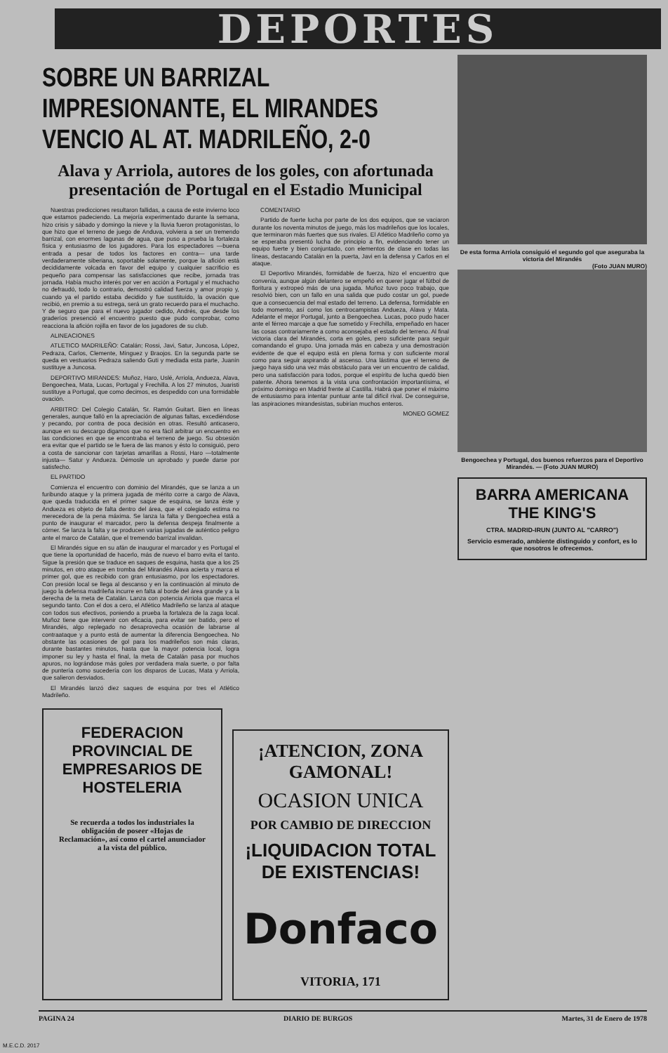DEPORTES
SOBRE UN BARRIZAL IMPRESIONANTE, EL MIRANDES VENCIO AL AT. MADRILEÑO, 2-0
Alava y Arriola, autores de los goles, con afortunada presentación de Portugal en el Estadio Municipal
Nuestras predicciones resultaron fallidas, a causa de este invierno loco que estamos padeciendo. La mejoría experimentado durante la semana, hizo crisis y sábado y domingo la nieve y la lluvia fueron protagonistas, lo que hizo que el terreno de juego de Anduva, volviera a ser un tremendo barrizal, con enormes lagunas de agua, que puso a prueba la fortaleza física y entusiasmo de los jugadores. Para los espectadores —buena entrada a pesar de todos los factores en contra— una tarde verdaderamente siberiana, soportable solamente, porque la afición está decididamente volcada en favor del equipo y cualquier sacrificio es pequeño para compensar las satisfacciones que recibe, jornada tras jornada. Había mucho interés por ver en acción a Portugal y el muchacho no defraudó, todo lo contrario, demostró calidad fuerza y amor propio y, cuando ya el partido estaba decidido y fue sustituído, la ovación que recibió, en premio a su estrega, será un grato recuerdo para el muchacho. Y de seguro que para el nuevo jugador cedido, Andrés, que desde los graderíos presenció el encuentro puesto que pudo comprobar, como reacciona la afición rojilla en favor de los jugadores de su club.
ALINEACIONES
ATLETICO MADRILEÑO: Catalán; Rossi, Javi, Satur, Juncosa, López, Pedraza, Carlos, Clemente, Mínguez y Braojos. En la segunda parte se queda en vestuarios Pedraza saliendo Guti y mediada esta parte, Juanín sustituye a Juncosa.
DEPORTIVO MIRANDES: Muñoz, Haro, Uslé, Arriola, Andueza, Alava, Bengoechea, Mata, Lucas, Portugal y Frechilla. A los 27 minutos, Juaristi sustituye a Portugal, que como decimos, es despedido con una formidable ovación.
ARBITRO: Del Colegio Catalán, Sr. Ramón Guitart. Bien en líneas generales, aunque falló en la apreciación de algunas faltas, excediéndose y pecando, por contra de poca decisión en otras. Resultó anticasero, aunque en su descargo digamos que no era fácil arbitrar un encuentro en las condiciones en que se encontraba el terreno de juego. Su obsesión era evitar que el partido se le fuera de las manos y ésto lo consiguió, pero a costa de sancionar con tarjetas amarillas a Rossi, Haro —totalmente injusta— Satur y Andueza. Démosle un aprobado y puede darse por satisfecho.
EL PARTIDO
Comienza el encuentro con dominio del Mirandés, que se lanza a un furibundo ataque y la primera jugada de mérito corre a cargo de Alava, que queda traducida en el primer saque de esquina, se lanza éste y Andueza es objeto de falta dentro del área, que el colegiado estima no merecedora de la pena máxima. Se lanza la falta y Bengoechea está a punto de inaugurar el marcador, pero la defensa despeja finalmente a córner. Se lanza la falta y se producen varias jugadas de auténtico peligro ante el marco de Catalán, que el tremendo barrizal invalidan.
El Mirandés sigue en su afán de inaugurar el marcador y es Portugal el que tiene la oportunidad de hacerlo, más de nuevo el barro evita el tanto. Sigue la presión que se traduce en saques de esquina, hasta que a los 25 minutos, en otro ataque en tromba del Mirandés Alava acierta y marca el primer gol, que es recibido con gran entusiasmo, por los espectadores. Con presión local se llega al descanso y en la continuación al minuto de juego la defensa madrileña incurre en falta al borde del área grande y a la derecha de la meta de Catalán. Lanza con potencia Arriola que marca el segundo tanto. Con el dos a cero, el Atlético Madrileño se lanza al ataque con todos sus efectivos, poniendo a prueba la fortaleza de la zaga local. Muñoz tiene que intervenir con eficacia, para evitar ser batido, pero el Mirandés, algo replegado no desaprovecha ocasión de labrarse al contraataque y a punto está de aumentar la diferencia Bengoechea. No obstante las ocasiones de gol para los madrileños son más claras, durante bastantes minutos, hasta que la mayor potencia local, logra imponer su ley y hasta el final, la meta de Catalán pasa por muchos apuros, no lográndose más goles por verdadera mala suerte, o por falta de puntería como sucedería con los disparos de Lucas, Mata y Arriola, que salieron desviados.
El Mirandés lanzó diez saques de esquina por tres el Atlético Madrileño.
COMENTARIO
Partido de fuerte lucha por parte de los dos equipos, que se vaciaron durante los noventa minutos de juego, más los madrileños que los locales, que terminaron más fuertes que sus rivales. El Atlético Madrileño como ya se esperaba presentó lucha de principio a fin, evidenciando tener un equipo fuerte y bien conjuntado, con elementos de clase en todas las líneas, destacando Catalán en la puerta, Javi en la defensa y Carlos en el ataque.
El Deportivo Mirandés, formidable de fuerza, hizo el encuentro que convenía, aunque algún delantero se empeñó en querer jugar el fútbol de floritura y extropeó más de una jugada. Muñoz tuvo poco trabajo, que resolvió bien, con un fallo en una salida que pudo costar un gol, puede que a consecuencia del mal estado del terreno. La defensa, formidable en todo momento, así como los centrocampistas Andueza, Alava y Mata. Adelante el mejor Portugal, junto a Bengoechea. Lucas, poco pudo hacer ante el férreo marcaje a que fue sometido y Frechilla, empeñado en hacer las cosas contrariamente a como aconsejaba el estado del terreno. Al final victoria clara del Mirandés, corta en goles, pero suficiente para seguir comandando el grupo. Una jornada más en cabeza y una demostración evidente de que el equipo está en plena forma y con suficiente moral como para seguir aspirando al ascenso. Una lástima que el terreno de juego haya sido una vez más obstáculo para ver un encuentro de calidad, pero una satisfacción para todos, porque el espíritu de lucha quedó bien patente. Ahora tenemos a la vista una confrontación importantísima, el próximo domingo en Madrid frente al Castilla. Habrá que poner el máximo de entusiasmo para intentar puntuar ante tal difícil rival. De conseguirse, las aspiraciones mirandesistas, subirían muchos enteros.
MONEO GOMEZ
FEDERACION PROVINCIAL DE EMPRESARIOS DE HOSTELERIA
Se recuerda a todos los industriales la obligación de poseer «Hojas de Reclamación», así como el cartel anunciador a la vista del público.
¡ATENCION, ZONA GAMONAL!
OCASION UNICA
POR CAMBIO DE DIRECCION
¡LIQUIDACION TOTAL DE EXISTENCIAS!
Donfaco
VITORIA, 171
De esta forma Arriola consiguió el segundo gol que aseguraba la victoria del Mirandés
(Foto JUAN MURO)
Bengoechea y Portugal, dos buenos refuerzos para el Deportivo Mirandés. — (Foto JUAN MURO)
BARRA AMERICANA THE KING'S
CTRA. MADRID-IRUN (JUNTO AL "CARRO")
Servicio esmerado, ambiente distinguido y confort, es lo que nosotros le ofrecemos.
PAGINA 24 DIARIO DE BURGOS Martes, 31 de Enero de 1978
M.E.C.D. 2017